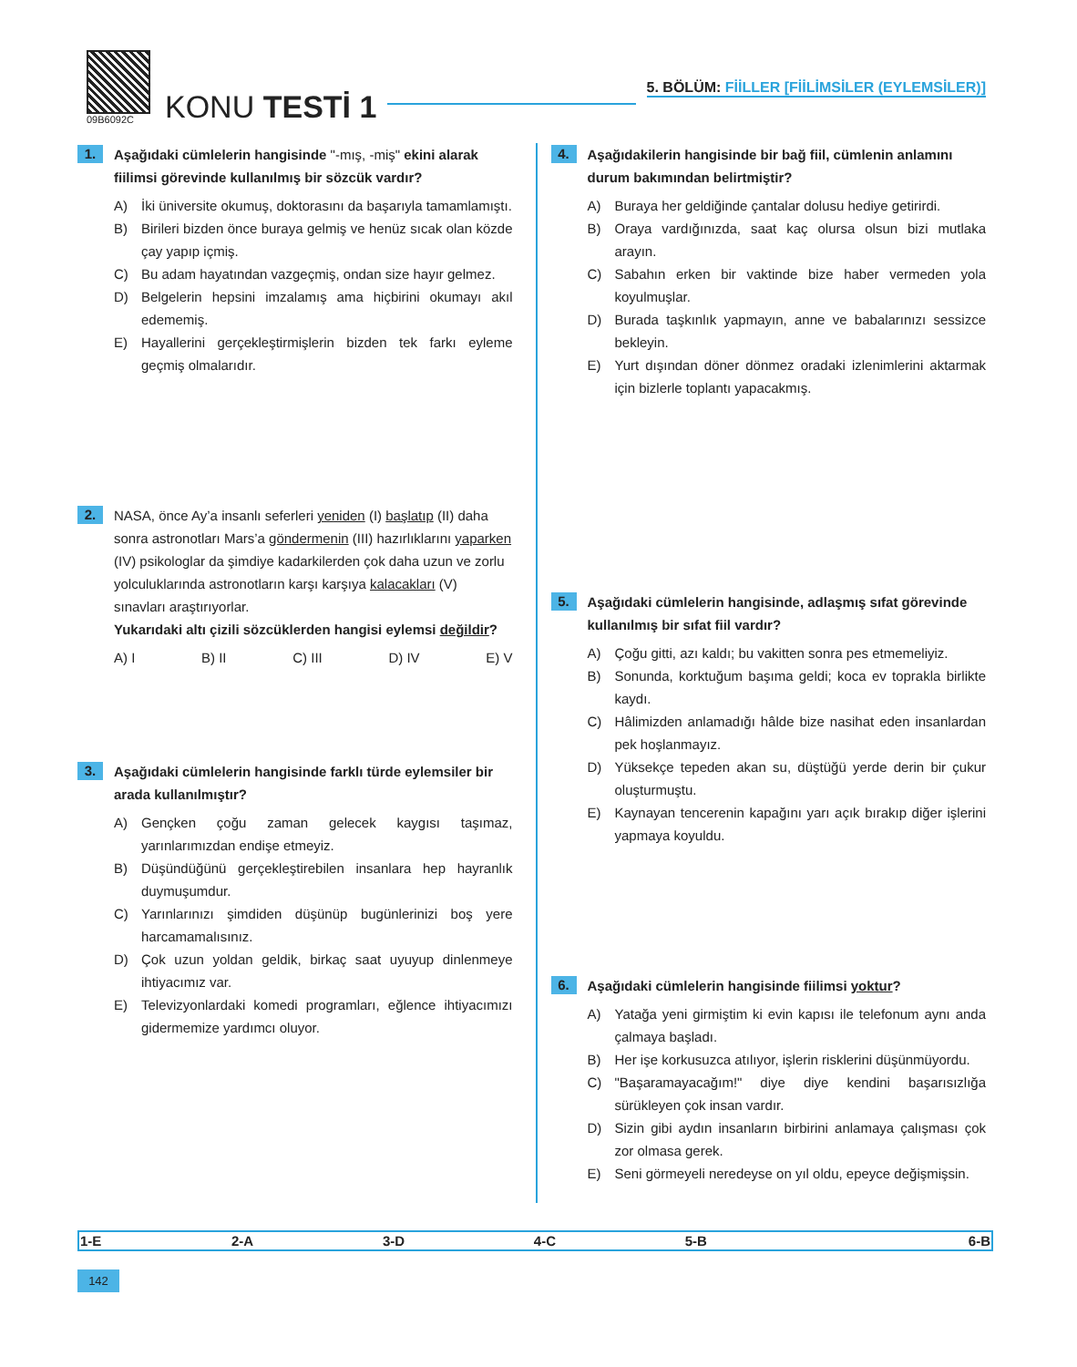09B6092C
KONU TESTİ 1
5. BÖLÜM: FİİLLER [FİİLİMSİLER (EYLEMSİLER)]
1.
Aşağıdaki cümlelerin hangisinde "-mış, -miş" ekini alarak fiilimsi görevinde kullanılmış bir sözcük vardır?
A) İki üniversite okumuş, doktorasını da başarıyla tamamlamıştı.
B) Birileri bizden önce buraya gelmiş ve henüz sıcak olan közde çay yapıp içmiş.
C) Bu adam hayatından vazgeçmiş, ondan size hayır gelmez.
D) Belgelerin hepsini imzalamış ama hiçbirini okumayı akıl edememiş.
E) Hayallerini gerçekleştirmişlerin bizden tek farkı eyleme geçmiş olmalarıdır.
2.
NASA, önce Ay’a insanlı seferleri yeniden (I) başlatıp (II) daha sonra astronotları Mars’a göndermenin (III) hazırlıklarını yaparken (IV) psikologlar da şimdiye kadarkilerden çok daha uzun ve zorlu yolculuklarında astronotların karşı karşıya kalacakları (V) sınavları araştırıyorlar.
Yukarıdaki altı çizili sözcüklerden hangisi eylemsi değildir?
A) I B) II C) III D) IV E) V
3.
Aşağıdaki cümlelerin hangisinde farklı türde eylemsiler bir arada kullanılmıştır?
A) Gençken çoğu zaman gelecek kaygısı taşımaz, yarınlarımızdan endişe etmeyiz.
B) Düşündüğünü gerçekleştirebilen insanlara hep hayranlık duymuşumdur.
C) Yarınlarınızı şimdiden düşünüp bugünlerinizi boş yere harcamamalısınız.
D) Çok uzun yoldan geldik, birkaç saat uyuyup dinlenmeye ihtiyacımız var.
E) Televizyonlardaki komedi programları, eğlence ihtiyacımızı gidermemize yardımcı oluyor.
4.
Aşağıdakilerin hangisinde bir bağ fiil, cümlenin anlamını durum bakımından belirtmiştir?
A) Buraya her geldiğinde çantalar dolusu hediye getirirdi.
B) Oraya vardığınızda, saat kaç olursa olsun bizi mutlaka arayın.
C) Sabahın erken bir vaktinde bize haber vermeden yola koyulmuşlar.
D) Burada taşkınlık yapmayın, anne ve babalarınızı sessizce bekleyin.
E) Yurt dışından döner dönmez oradaki izlenimlerini aktarmak için bizlerle toplantı yapacakmış.
5.
Aşağıdaki cümlelerin hangisinde, adlaşmış sıfat görevinde kullanılmış bir sıfat fiil vardır?
A) Çoğu gitti, azı kaldı; bu vakitten sonra pes etmemeliyiz.
B) Sonunda, korktuğum başıma geldi; koca ev toprakla birlikte kaydı.
C) Hâlimizden anlamadığı hâlde bize nasihat eden insanlardan pek hoşlanmayız.
D) Yüksekçe tepeden akan su, düştüğü yerde derin bir çukur oluşturmuştu.
E) Kaynayan tencerenin kapağını yarı açık bırakıp diğer işlerini yapmaya koyuldu.
6.
Aşağıdaki cümlelerin hangisinde fiilimsi yoktur?
A) Yatağa yeni girmiştim ki evin kapısı ile telefonum aynı anda çalmaya başladı.
B) Her işe korkusuzca atılıyor, işlerin risklerini düşünmüyordu.
C) "Başaramayacağım!" diye diye kendini başarısızlığa sürükleyen çok insan vardır.
D) Sizin gibi aydın insanların birbirini anlamaya çalışması çok zor olmasa gerek.
E) Seni görmeyeli neredeyse on yıl oldu, epeyce değişmişsin.
| 1-E | 2-A | 3-D | 4-C | 5-B | 6-B |
142